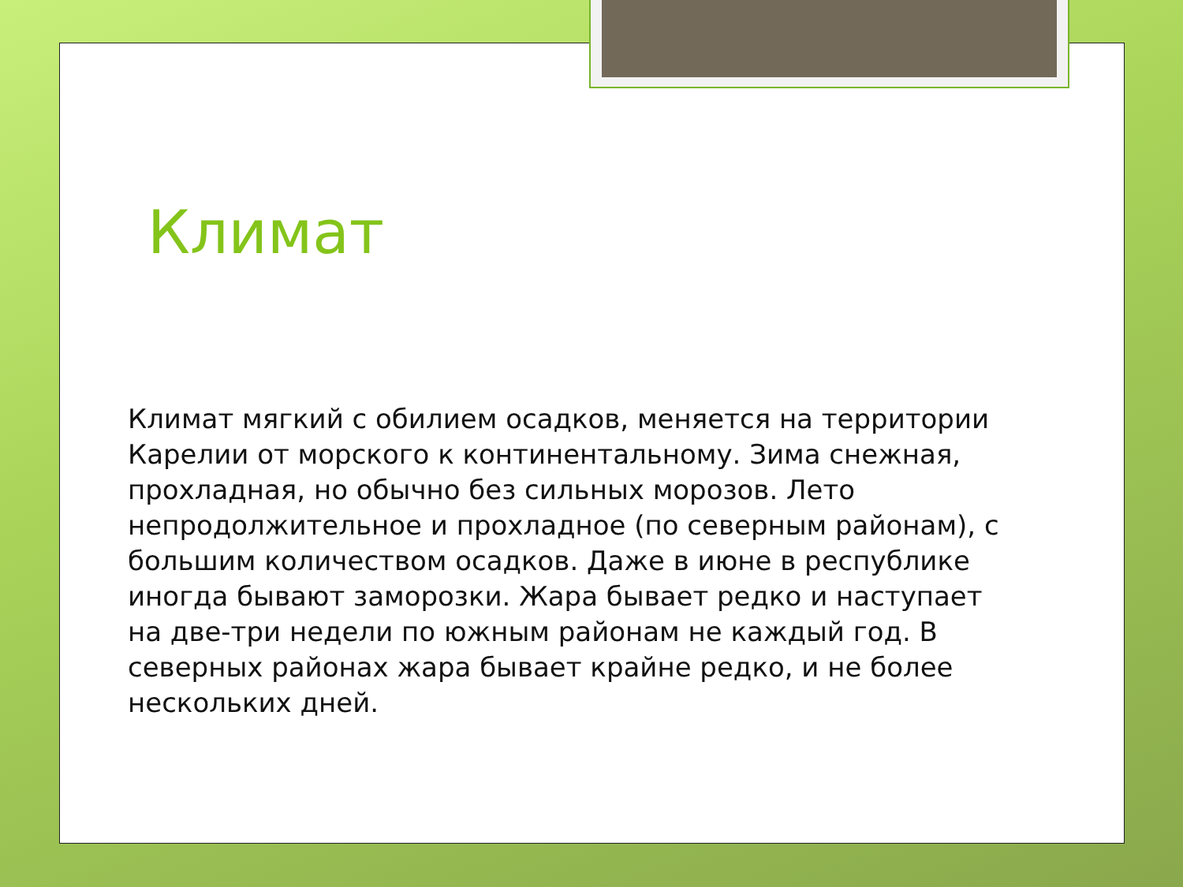Климат
Климат мягкий с обилием осадков, меняется на территории Карелии от морского к континентальному. Зима снежная, прохладная, но обычно без сильных морозов. Лето непродолжительное и прохладное (по северным районам), с большим количеством осадков. Даже в июне в республике иногда бывают заморозки. Жара бывает редко и наступает на две-три недели по южным районам не каждый год. В северных районах жара бывает крайне редко, и не более нескольких дней.